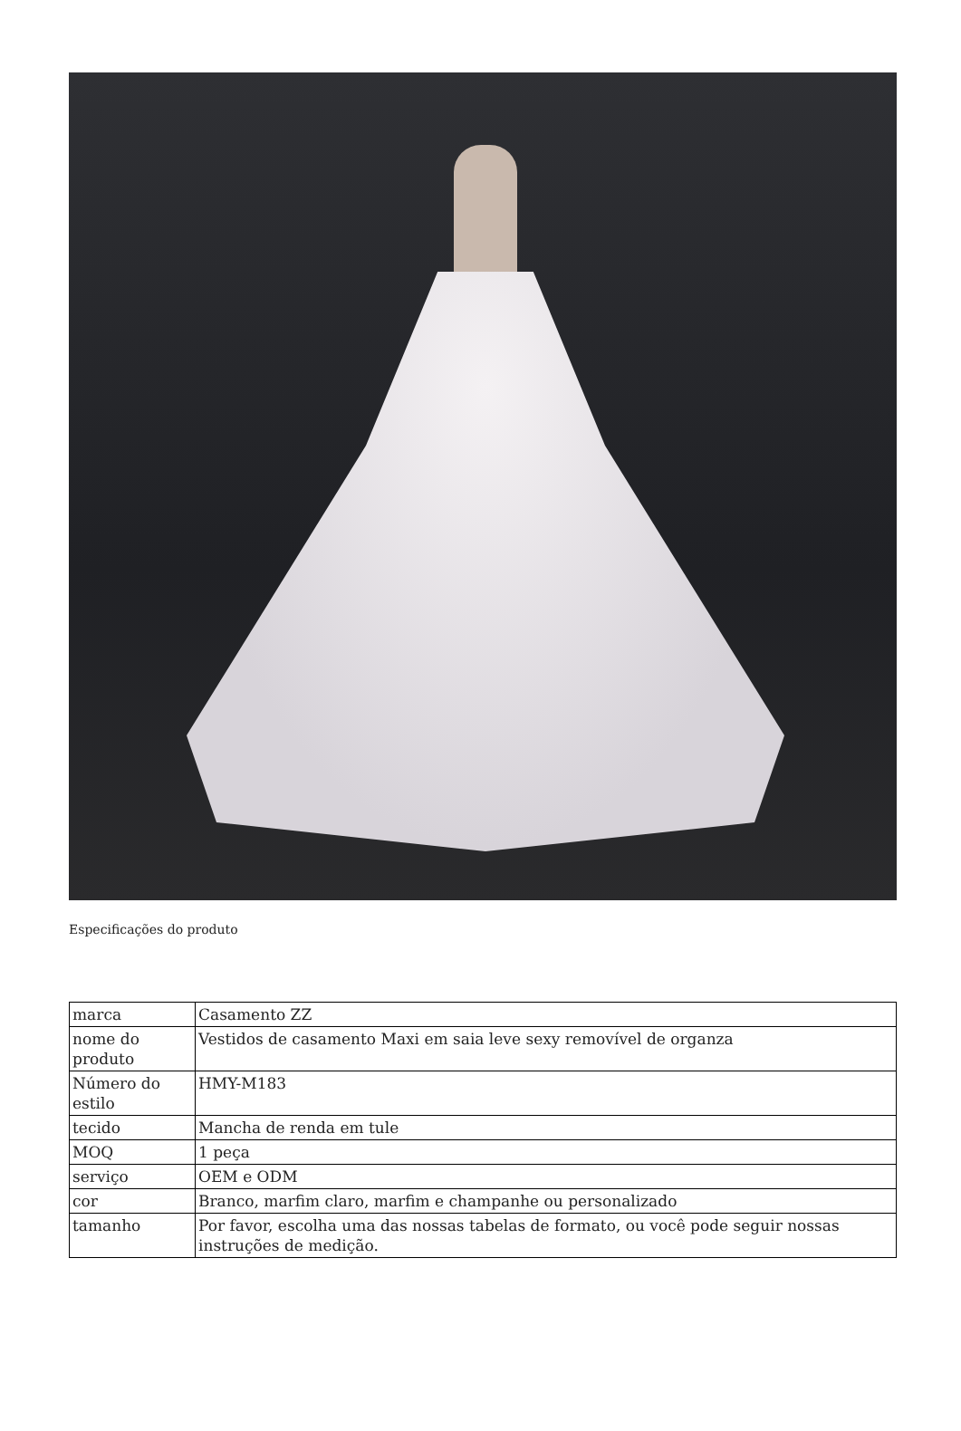Especificações do produto
| marca | Casamento ZZ |
| nome do produto | Vestidos de casamento Maxi em saia leve sexy removível de organza |
| Número do estilo | HMY-M183 |
| tecido | Mancha de renda em tule |
| MOQ | 1 peça |
| serviço | OEM e ODM |
| cor | Branco, marfim claro, marfim e champanhe ou personalizado |
| tamanho | Por favor, escolha uma das nossas tabelas de formato, ou você pode seguir nossas instruções de medição. |